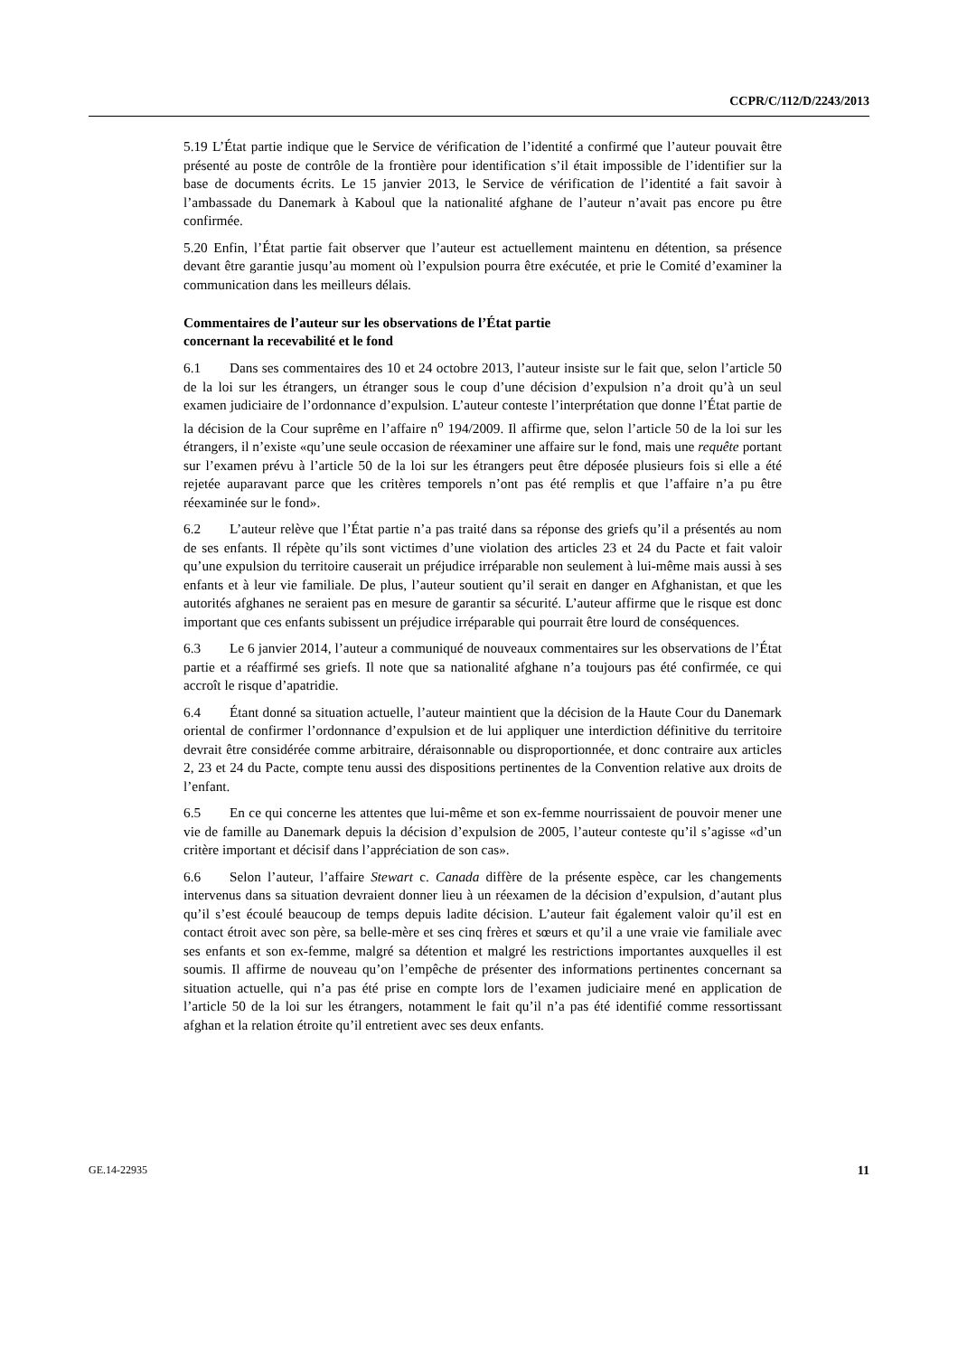CCPR/C/112/D/2243/2013
5.19 L’État partie indique que le Service de vérification de l’identité a confirmé que l’auteur pouvait être présenté au poste de contrôle de la frontière pour identification s’il était impossible de l’identifier sur la base de documents écrits. Le 15 janvier 2013, le Service de vérification de l’identité a fait savoir à l’ambassade du Danemark à Kaboul que la nationalité afghane de l’auteur n’avait pas encore pu être confirmée.
5.20 Enfin, l’État partie fait observer que l’auteur est actuellement maintenu en détention, sa présence devant être garantie jusqu’au moment où l’expulsion pourra être exécutée, et prie le Comité d’examiner la communication dans les meilleurs délais.
Commentaires de l’auteur sur les observations de l’État partie
concernant la recevabilité et le fond
6.1 Dans ses commentaires des 10 et 24 octobre 2013, l’auteur insiste sur le fait que, selon l’article 50 de la loi sur les étrangers, un étranger sous le coup d’une décision d’expulsion n’a droit qu’à un seul examen judiciaire de l’ordonnance d’expulsion. L’auteur conteste l’interprétation que donne l’État partie de la décision de la Cour suprême en l’affaire n<sup>o</sup> 194/2009. Il affirme que, selon l’article 50 de la loi sur les étrangers, il n’existe «qu’une seule occasion de réexaminer une affaire sur le fond, mais une requête portant sur l’examen prévu à l’article 50 de la loi sur les étrangers peut être déposée plusieurs fois si elle a été rejetée auparavant parce que les critères temporels n’ont pas été remplis et que l’affaire n’a pu être réexaminée sur le fond».
6.2 L’auteur relève que l’État partie n’a pas traité dans sa réponse des griefs qu’il a présentés au nom de ses enfants. Il répète qu’ils sont victimes d’une violation des articles 23 et 24 du Pacte et fait valoir qu’une expulsion du territoire causerait un préjudice irréparable non seulement à lui-même mais aussi à ses enfants et à leur vie familiale. De plus, l’auteur soutient qu’il serait en danger en Afghanistan, et que les autorités afghanes ne seraient pas en mesure de garantir sa sécurité. L’auteur affirme que le risque est donc important que ces enfants subissent un préjudice irréparable qui pourrait être lourd de conséquences.
6.3 Le 6 janvier 2014, l’auteur a communiqué de nouveaux commentaires sur les observations de l’État partie et a réaffirmé ses griefs. Il note que sa nationalité afghane n’a toujours pas été confirmée, ce qui accroît le risque d’apatridie.
6.4 Étant donné sa situation actuelle, l’auteur maintient que la décision de la Haute Cour du Danemark oriental de confirmer l’ordonnance d’expulsion et de lui appliquer une interdiction définitive du territoire devrait être considérée comme arbitraire, déraisonnable ou disproportionnée, et donc contraire aux articles 2, 23 et 24 du Pacte, compte tenu aussi des dispositions pertinentes de la Convention relative aux droits de l’enfant.
6.5 En ce qui concerne les attentes que lui-même et son ex-femme nourrissaient de pouvoir mener une vie de famille au Danemark depuis la décision d’expulsion de 2005, l’auteur conteste qu’il s’agisse «d’un critère important et décisif dans l’appréciation de son cas».
6.6 Selon l’auteur, l’affaire Stewart c. Canada diffère de la présente espèce, car les changements intervenus dans sa situation devraient donner lieu à un réexamen de la décision d’expulsion, d’autant plus qu’il s’est écoulé beaucoup de temps depuis ladite décision. L’auteur fait également valoir qu’il est en contact étroit avec son père, sa belle-mère et ses cinq frères et sœurs et qu’il a une vraie vie familiale avec ses enfants et son ex-femme, malgré sa détention et malgré les restrictions importantes auxquelles il est soumis. Il affirme de nouveau qu’on l’empêche de présenter des informations pertinentes concernant sa situation actuelle, qui n’a pas été prise en compte lors de l’examen judiciaire mené en application de l’article 50 de la loi sur les étrangers, notamment le fait qu’il n’a pas été identifié comme ressortissant afghan et la relation étroite qu’il entretient avec ses deux enfants.
GE.14-22935 11